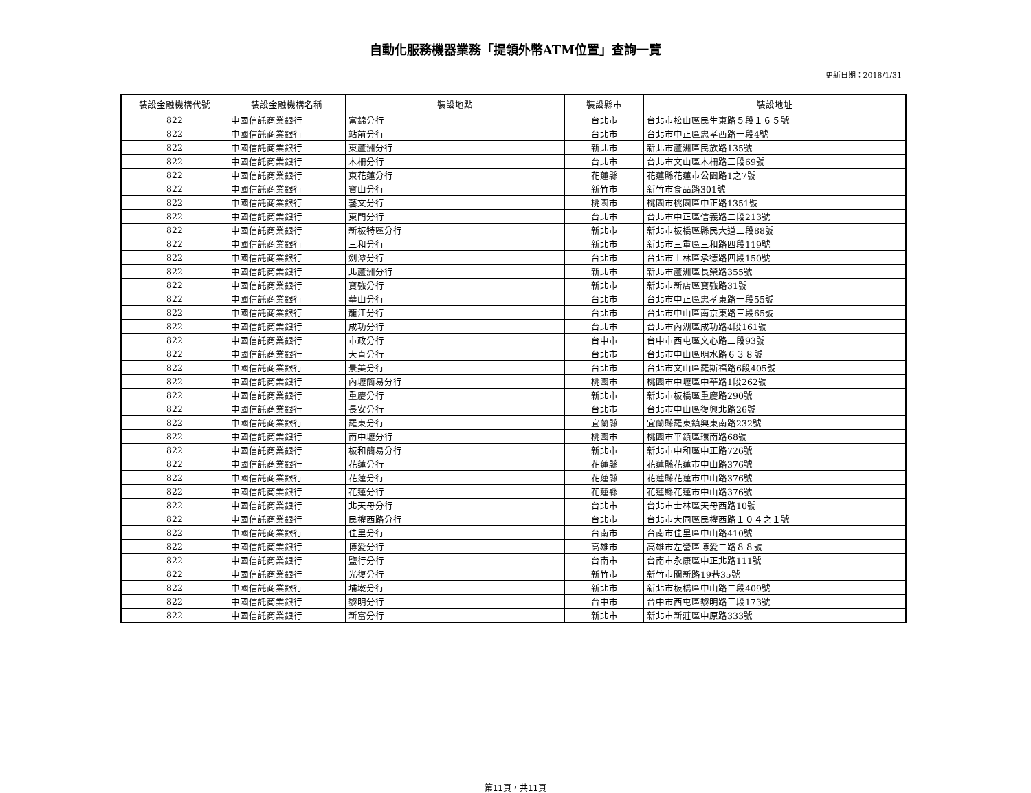自動化服務機器業務「提領外幣ATM位置」查詢一覽
更新日期：2018/1/31
| 裝設金融機構代號 | 裝設金融機構名稱 | 裝設地點 | 裝設縣市 | 裝設地址 |
| --- | --- | --- | --- | --- |
| 822 | 中國信託商業銀行 | 富錦分行 | 台北市 | 台北市松山區民生東路５段１６５號 |
| 822 | 中國信託商業銀行 | 站前分行 | 台北市 | 台北市中正區忠孝西路一段4號 |
| 822 | 中國信託商業銀行 | 東蘆洲分行 | 新北市 | 新北市蘆洲區民族路135號 |
| 822 | 中國信託商業銀行 | 木柵分行 | 台北市 | 台北市文山區木柵路三段69號 |
| 822 | 中國信託商業銀行 | 東花蓮分行 | 花蓮縣 | 花蓮縣花蓮市公園路1之7號 |
| 822 | 中國信託商業銀行 | 寶山分行 | 新竹市 | 新竹市食品路301號 |
| 822 | 中國信託商業銀行 | 藝文分行 | 桃園市 | 桃園市桃園區中正路1351號 |
| 822 | 中國信託商業銀行 | 東門分行 | 台北市 | 台北市中正區信義路二段213號 |
| 822 | 中國信託商業銀行 | 新板特區分行 | 新北市 | 新北市板橋區縣民大道二段88號 |
| 822 | 中國信託商業銀行 | 三和分行 | 新北市 | 新北市三重區三和路四段119號 |
| 822 | 中國信託商業銀行 | 劍潭分行 | 台北市 | 台北市士林區承德路四段150號 |
| 822 | 中國信託商業銀行 | 北蘆洲分行 | 新北市 | 新北市蘆洲區長榮路355號 |
| 822 | 中國信託商業銀行 | 寶強分行 | 新北市 | 新北市新店區寶強路31號 |
| 822 | 中國信託商業銀行 | 華山分行 | 台北市 | 台北市中正區忠孝東路一段55號 |
| 822 | 中國信託商業銀行 | 龍江分行 | 台北市 | 台北市中山區南京東路三段65號 |
| 822 | 中國信託商業銀行 | 成功分行 | 台北市 | 台北市內湖區成功路4段161號 |
| 822 | 中國信託商業銀行 | 市政分行 | 台中市 | 台中市西屯區文心路二段93號 |
| 822 | 中國信託商業銀行 | 大直分行 | 台北市 | 台北市中山區明水路６３８號 |
| 822 | 中國信託商業銀行 | 景美分行 | 台北市 | 台北市文山區羅斯福路6段405號 |
| 822 | 中國信託商業銀行 | 內壢簡易分行 | 桃園市 | 桃園市中壢區中華路1段262號 |
| 822 | 中國信託商業銀行 | 重慶分行 | 新北市 | 新北市板橋區重慶路290號 |
| 822 | 中國信託商業銀行 | 長安分行 | 台北市 | 台北市中山區復興北路26號 |
| 822 | 中國信託商業銀行 | 羅東分行 | 宜蘭縣 | 宜蘭縣羅東鎮興東南路232號 |
| 822 | 中國信託商業銀行 | 南中壢分行 | 桃園市 | 桃園市平鎮區環南路68號 |
| 822 | 中國信託商業銀行 | 板和簡易分行 | 新北市 | 新北市中和區中正路726號 |
| 822 | 中國信託商業銀行 | 花蓮分行 | 花蓮縣 | 花蓮縣花蓮市中山路376號 |
| 822 | 中國信託商業銀行 | 花蓮分行 | 花蓮縣 | 花蓮縣花蓮市中山路376號 |
| 822 | 中國信託商業銀行 | 花蓮分行 | 花蓮縣 | 花蓮縣花蓮市中山路376號 |
| 822 | 中國信託商業銀行 | 北天母分行 | 台北市 | 台北市士林區天母西路10號 |
| 822 | 中國信託商業銀行 | 民權西路分行 | 台北市 | 台北市大同區民權西路１０４之１號 |
| 822 | 中國信託商業銀行 | 佳里分行 | 台南市 | 台南市佳里區中山路410號 |
| 822 | 中國信託商業銀行 | 博愛分行 | 高雄市 | 高雄市左營區博愛二路８８號 |
| 822 | 中國信託商業銀行 | 鹽行分行 | 台南市 | 台南市永康區中正北路111號 |
| 822 | 中國信託商業銀行 | 光復分行 | 新竹市 | 新竹市關新路19巷35號 |
| 822 | 中國信託商業銀行 | 埔墘分行 | 新北市 | 新北市板橋區中山路二段409號 |
| 822 | 中國信託商業銀行 | 黎明分行 | 台中市 | 台中市西屯區黎明路三段173號 |
| 822 | 中國信託商業銀行 | 新富分行 | 新北市 | 新北市新莊區中原路333號 |
第11頁，共11頁